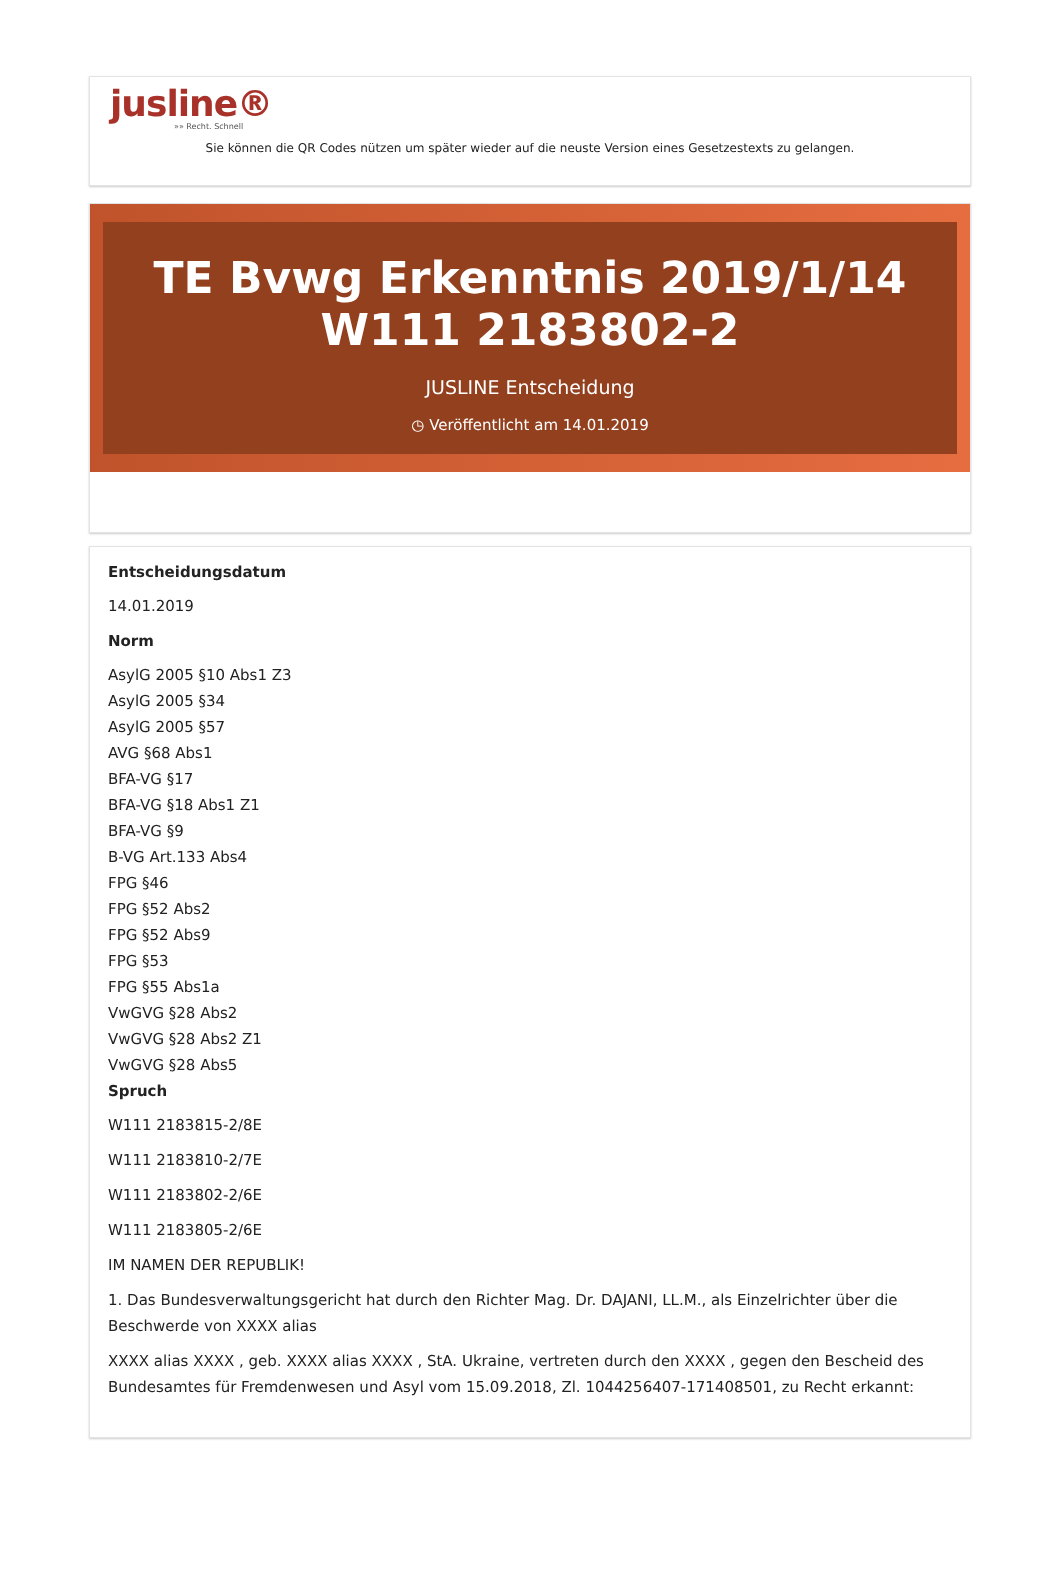jusline®
»» Recht. Schnell
Sie können die QR Codes nützen um später wieder auf die neuste Version eines Gesetzestexts zu gelangen.
TE Bvwg Erkenntnis 2019/1/14 W111 2183802-2
JUSLINE Entscheidung
◷ Veröffentlicht am 14.01.2019
Entscheidungsdatum
14.01.2019
Norm
AsylG 2005 §10 Abs1 Z3
AsylG 2005 §34
AsylG 2005 §57
AVG §68 Abs1
BFA-VG §17
BFA-VG §18 Abs1 Z1
BFA-VG §9
B-VG Art.133 Abs4
FPG §46
FPG §52 Abs2
FPG §52 Abs9
FPG §53
FPG §55 Abs1a
VwGVG §28 Abs2
VwGVG §28 Abs2 Z1
VwGVG §28 Abs5
Spruch
W111 2183815-2/8E
W111 2183810-2/7E
W111 2183802-2/6E
W111 2183805-2/6E
IM NAMEN DER REPUBLIK!
1. Das Bundesverwaltungsgericht hat durch den Richter Mag. Dr. DAJANI, LL.M., als Einzelrichter über die Beschwerde von XXXX alias
XXXX alias XXXX , geb. XXXX alias XXXX , StA. Ukraine, vertreten durch den XXXX , gegen den Bescheid des Bundesamtes für Fremdenwesen und Asyl vom 15.09.2018, Zl. 1044256407-171408501, zu Recht erkannt: